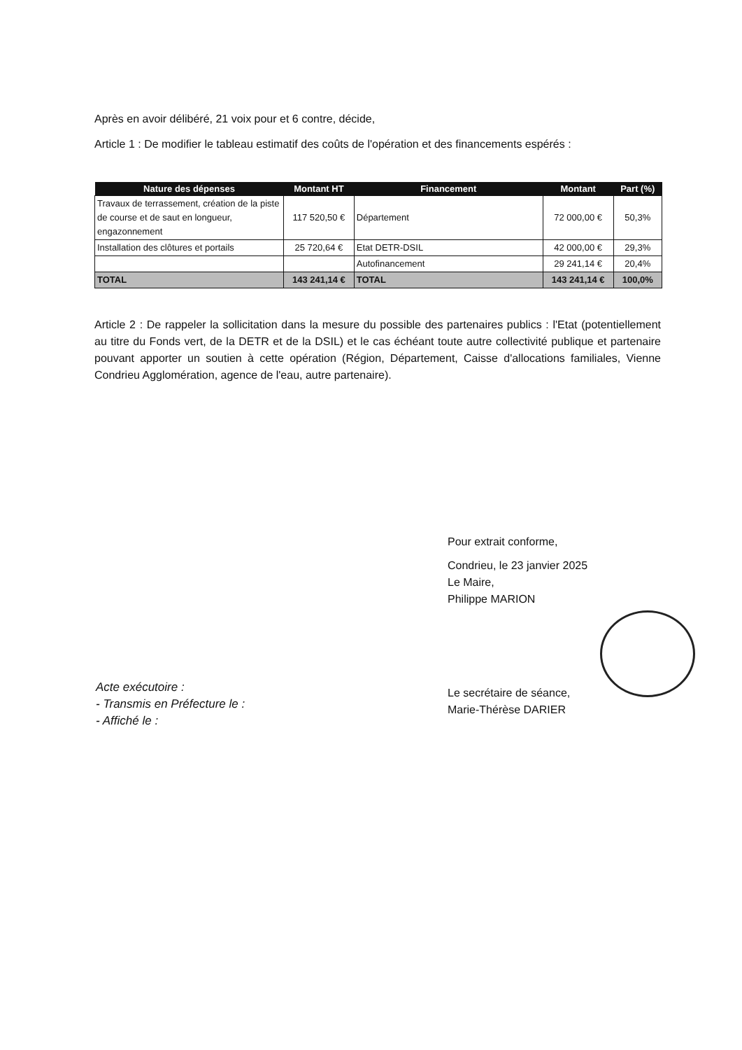Après en avoir délibéré, 21 voix pour et 6 contre, décide,
Article 1 : De modifier le tableau estimatif des coûts de l'opération et des financements espérés :
| Nature des dépenses | Montant HT | Financement | Montant | Part (%) |
| --- | --- | --- | --- | --- |
| Travaux de terrassement, création de la piste de course et de saut en longueur, engazonnement | 117 520,50 € | Département | 72 000,00 € | 50,3% |
| Installation des clôtures et portails | 25 720,64 € | Etat DETR-DSIL | 42 000,00 € | 29,3% |
| | | Autofinancement | 29 241,14 € | 20,4% |
| TOTAL | 143 241,14 € | TOTAL | 143 241,14 € | 100,0% |
Article 2 : De rappeler la sollicitation dans la mesure du possible des partenaires publics : l'Etat (potentiellement au titre du Fonds vert, de la DETR et de la DSIL) et le cas échéant toute autre collectivité publique et partenaire pouvant apporter un soutien à cette opération (Région, Département, Caisse d'allocations familiales, Vienne Condrieu Agglomération, agence de l'eau, autre partenaire).
Pour extrait conforme,
Condrieu, le 23 janvier 2025
Le Maire,
Philippe MARION
Le secrétaire de séance,
Marie-Thérèse DARIER
Acte exécutoire :
- Transmis en Préfecture le :
- Affiché le :